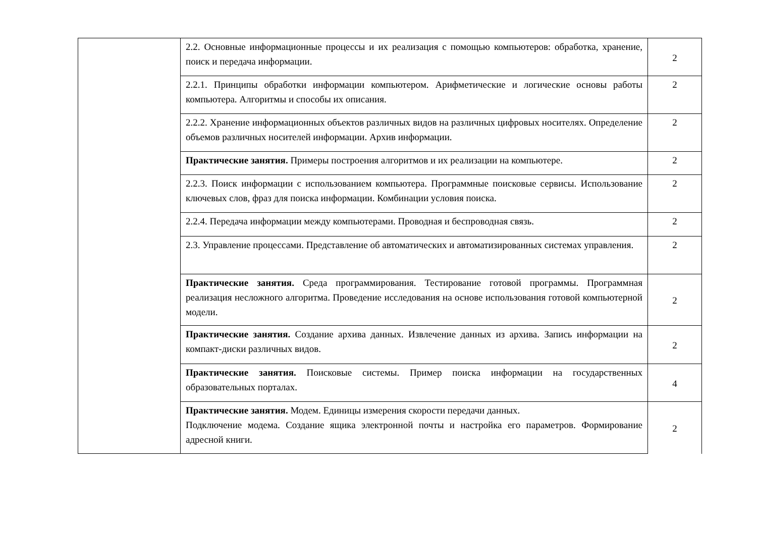| | 2.2. Основные информационные процессы и их реализация с помощью компьютеров: обработка, хранение, поиск и передача информации. | 2 |
| | 2.2.1. Принципы обработки информации компьютером. Арифметические и логические основы работы компьютера. Алгоритмы и способы их описания. | 2 |
| | 2.2.2. Хранение информационных объектов различных видов на различных цифровых носителях. Определение объемов различных носителей информации. Архив информации. | 2 |
| | Практические занятия. Примеры построения алгоритмов и их реализации на компьютере. | 2 |
| | 2.2.3. Поиск информации с использованием компьютера. Программные поисковые сервисы. Использование ключевых слов, фраз для поиска информации. Комбинации условия поиска. | 2 |
| | 2.2.4. Передача информации между компьютерами. Проводная и беспроводная связь. | 2 |
| | 2.3. Управление процессами. Представление об автоматических и автоматизированных системах управления. | 2 |
| | Практические занятия. Среда программирования. Тестирование готовой программы. Программная реализация несложного алгоритма. Проведение исследования на основе использования готовой компьютерной модели. | 2 |
| | Практические занятия. Создание архива данных. Извлечение данных из архива. Запись информации на компакт-диски различных видов. | 2 |
| | Практические занятия. Поисковые системы. Пример поиска информации на государственных образовательных порталах. | 4 |
| | Практические занятия. Модем. Единицы измерения скорости передачи данных. Подключение модема. Создание ящика электронной почты и настройка его параметров. Формирование адресной книги. | 2 |